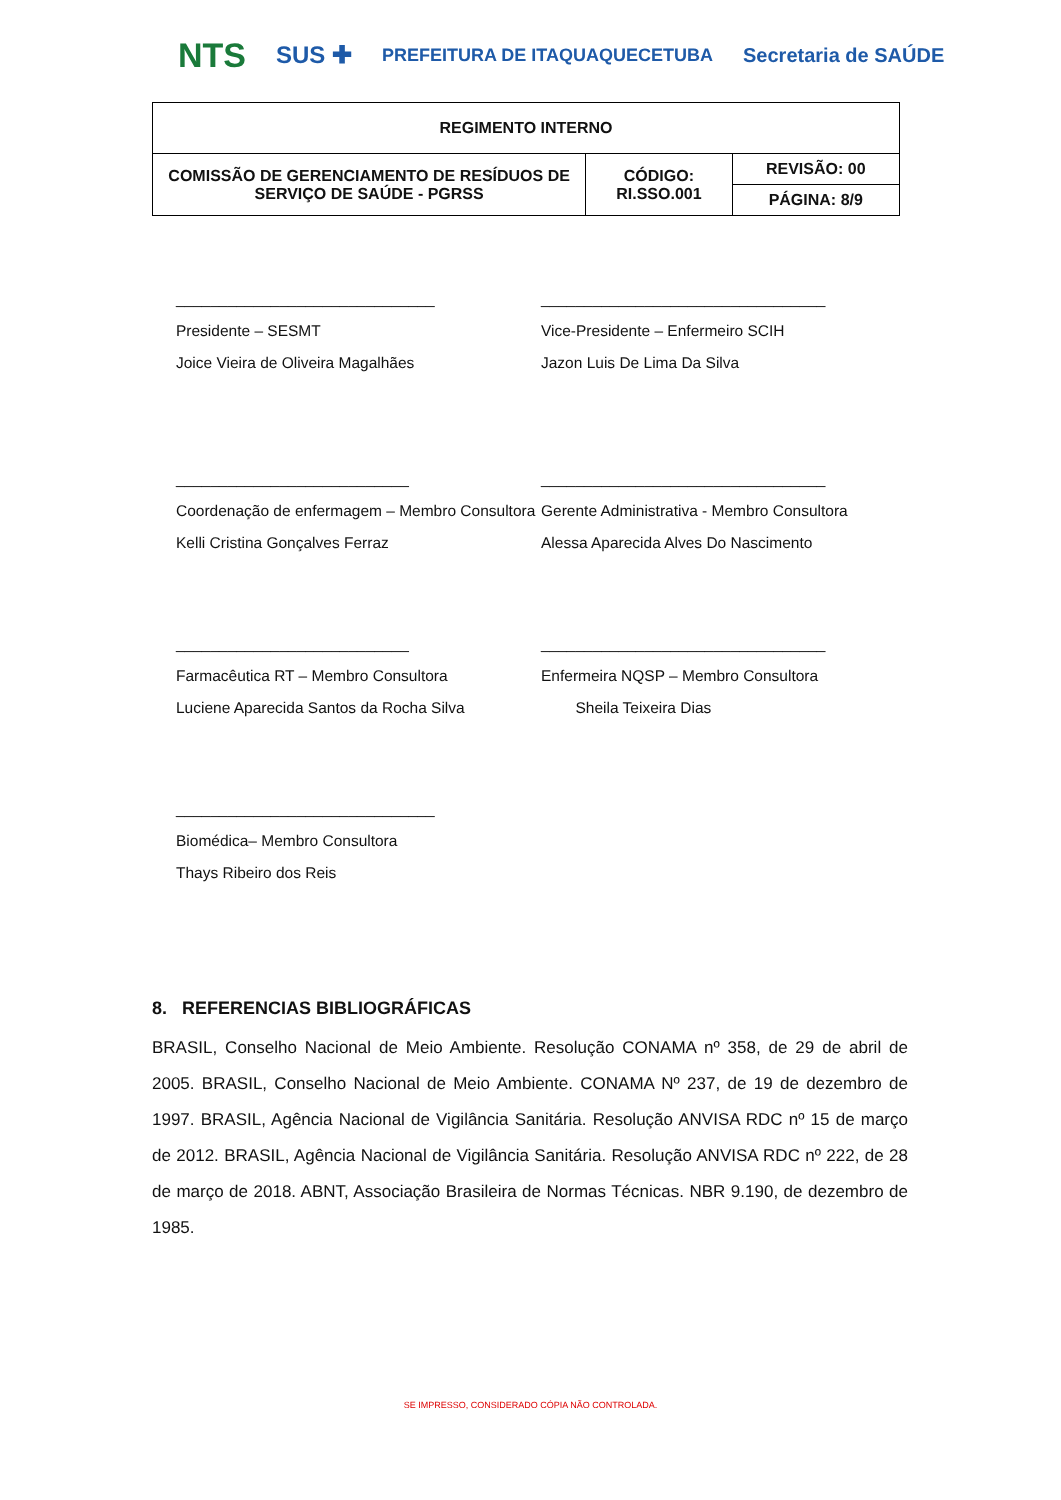NTS SUS ✚ PREFEITURA DE ITAQUAQUECETUBA Secretaria de SAÚDE
| REGIMENTO INTERNO | | |
| COMISSÃO DE GERENCIAMENTO DE RESÍDUOS DE SERVIÇO DE SAÚDE - PGRSS | CÓDIGO: RI.SSO.001 | REVISÃO: 00 |
| | | PÁGINA: 8/9 |
______________________________
Presidente – SESMT
Joice Vieira de Oliveira Magalhães
_________________________________
Vice-Presidente – Enfermeiro SCIH
Jazon Luis De Lima Da Silva
___________________________
Coordenação de enfermagem – Membro Consultora
Kelli Cristina Gonçalves Ferraz
_________________________________
Gerente Administrativa - Membro Consultora
Alessa Aparecida Alves Do Nascimento
___________________________
Farmacêutica RT – Membro Consultora
Luciene Aparecida Santos da Rocha Silva
_________________________________
Enfermeira NQSP – Membro Consultora
Sheila Teixeira Dias
______________________________
Biomédica– Membro Consultora
Thays Ribeiro dos Reis
8. REFERENCIAS BIBLIOGRÁFICAS
BRASIL, Conselho Nacional de Meio Ambiente. Resolução CONAMA nº 358, de 29 de abril de 2005. BRASIL, Conselho Nacional de Meio Ambiente. CONAMA Nº 237, de 19 de dezembro de 1997. BRASIL, Agência Nacional de Vigilância Sanitária. Resolução ANVISA RDC nº 15 de março de 2012. BRASIL, Agência Nacional de Vigilância Sanitária. Resolução ANVISA RDC nº 222, de 28 de março de 2018. ABNT, Associação Brasileira de Normas Técnicas. NBR 9.190, de dezembro de 1985.
SE IMPRESSO, CONSIDERADO CÓPIA NÃO CONTROLADA.